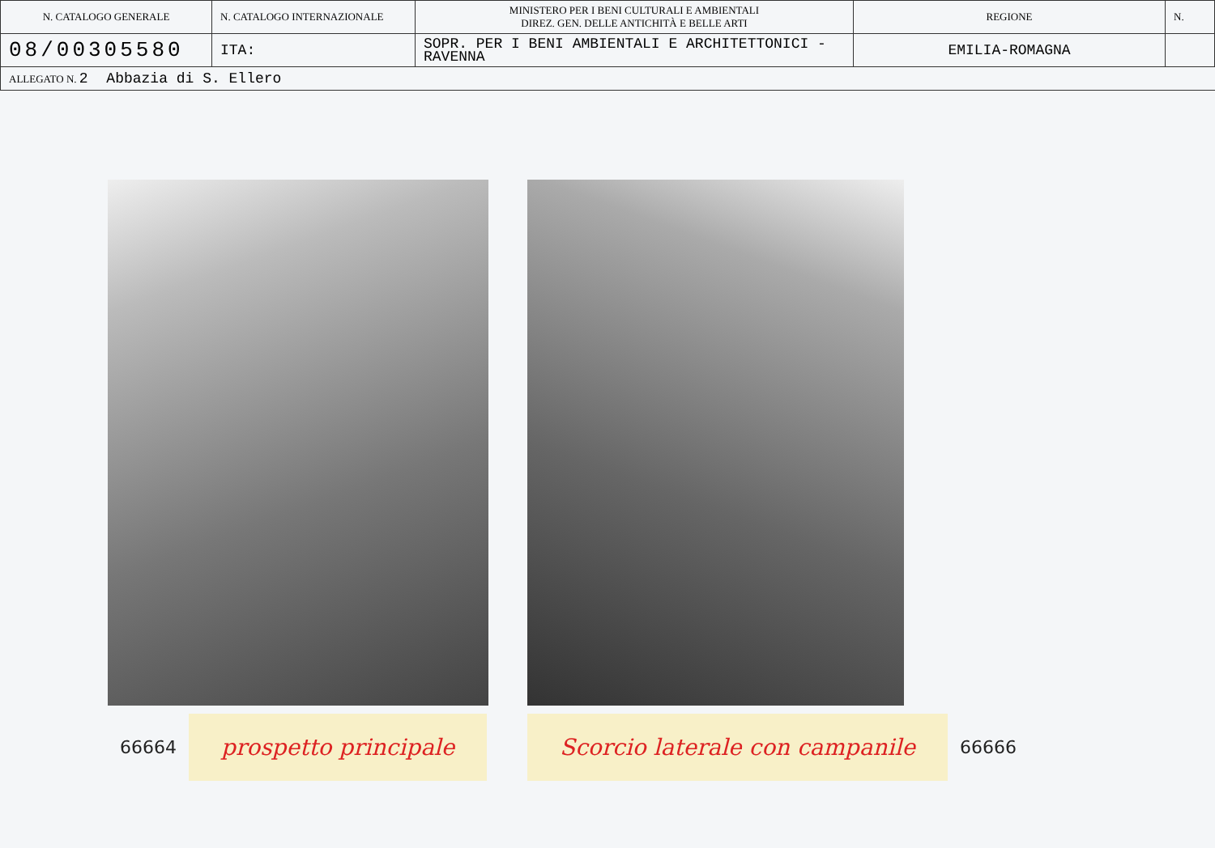| N. CATALOGO GENERALE | N. CATALOGO INTERNAZIONALE | MINISTERO PER I BENI CULTURALI E AMBIENTALI DIREZ. GEN. DELLE ANTICHITÀ E BELLE ARTI | REGIONE | N. |
| 08/00305580 | ITA: | SOPR. PER I BENI AMBIENTALI E ARCHITETTONICI - RAVENNA | EMILIA-ROMAGNA | |
| ALLEGATO N. 2 Abbazia di S. Ellero | | | | |
66664 prospetto principale Scorcio laterale con campanile 66666